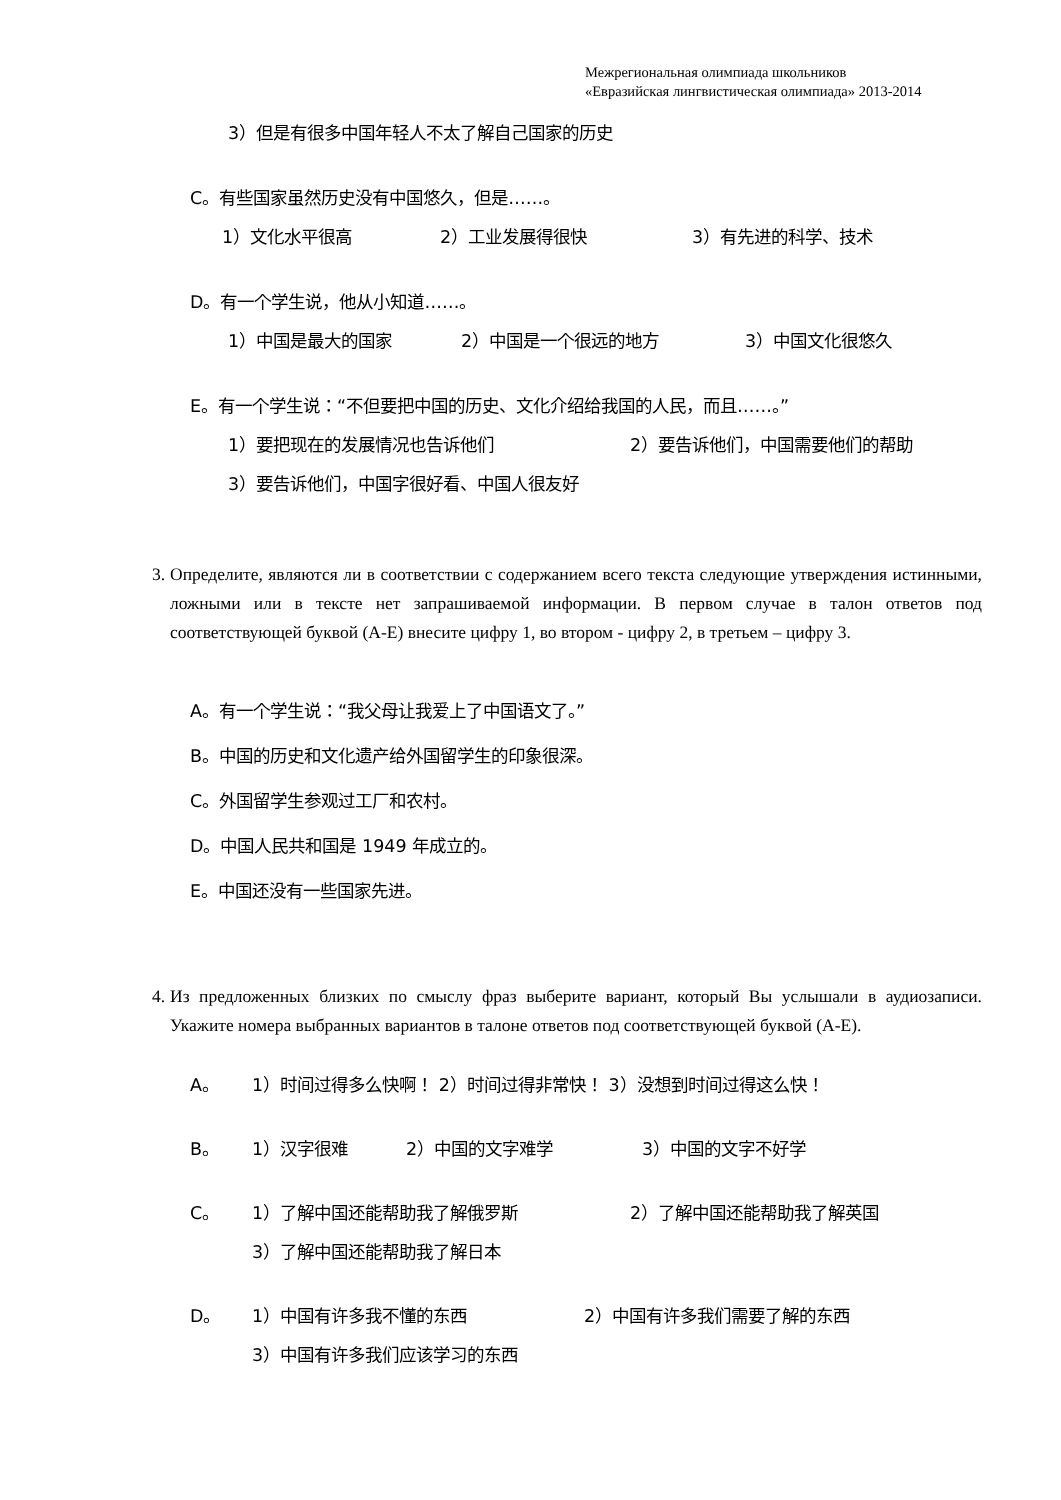Межрегиональная олимпиада школьников
«Евразийская лингвистическая олимпиада» 2013-2014
3）但是有很多中国年轻人不太了解自己国家的历史
C。有些国家虽然历史没有中国悠久，但是……。
1）文化水平很高 2）工业发展得很快 3）有先进的科学、技术
D。有一个学生说，他从小知道……。
1）中国是最大的国家 2）中国是一个很远的地方 3）中国文化很悠久
E。有一个学生说：“不但要把中国的历史、文化介绍给我国的人民，而且……。”
1）要把现在的发展情况也告诉他们 2）要告诉他们，中国需要他们的帮助
3）要告诉他们，中国字很好看、中国人很友好
3. Определите, являются ли в соответствии с содержанием всего текста следующие утверждения истинными, ложными или в тексте нет запрашиваемой информации. В первом случае в талон ответов под соответствующей буквой (A-E) внесите цифру 1, во втором - цифру 2, в третьем – цифру 3.
A。有一个学生说：“我父母让我爱上了中国语文了。”
B。中国的历史和文化遗产给外国留学生的印象很深。
C。外国留学生参观过工厂和农村。
D。中国人民共和国是 1949 年成立的。
E。中国还没有一些国家先进。
4. Из предложенных близких по смыслу фраз выберите вариант, который Вы услышали в аудиозаписи. Укажите номера выбранных вариантов в талоне ответов под соответствующей буквой (A-E).
A。 1）时间过得多么快啊！ 2）时间过得非常快！ 3）没想到时间过得这么快！
B。 1）汉字很难 2）中国的文字难学 3）中国的文字不好学
C。 1）了解中国还能帮助我了解俄罗斯 2）了解中国还能帮助我了解英国
3）了解中国还能帮助我了解日本
D。 1）中国有许多我不懂的东西 2）中国有许多我们需要了解的东西
3）中国有许多我们应该学习的东西